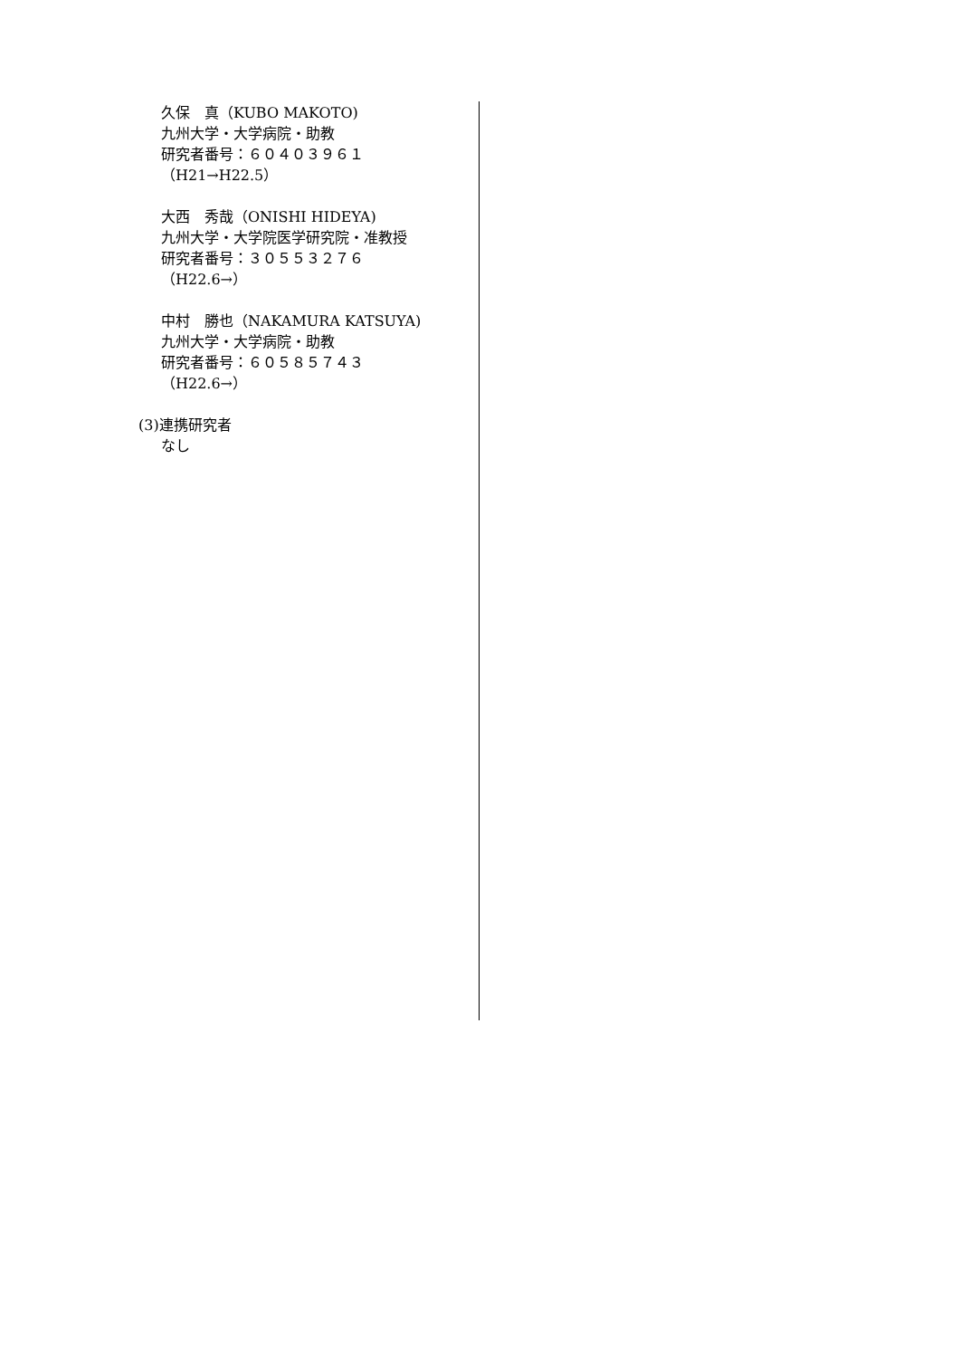久保　真（KUBO MAKOTO)
九州大学・大学病院・助教
研究者番号：６０４０３９６１
（H21→H22.5）
大西　秀哉（ONISHI HIDEYA)
九州大学・大学院医学研究院・准教授
研究者番号：３０５５３２７６
（H22.6→）
中村　勝也（NAKAMURA KATSUYA)
九州大学・大学病院・助教
研究者番号：６０５８５７４３
（H22.6→）
(3)連携研究者
なし